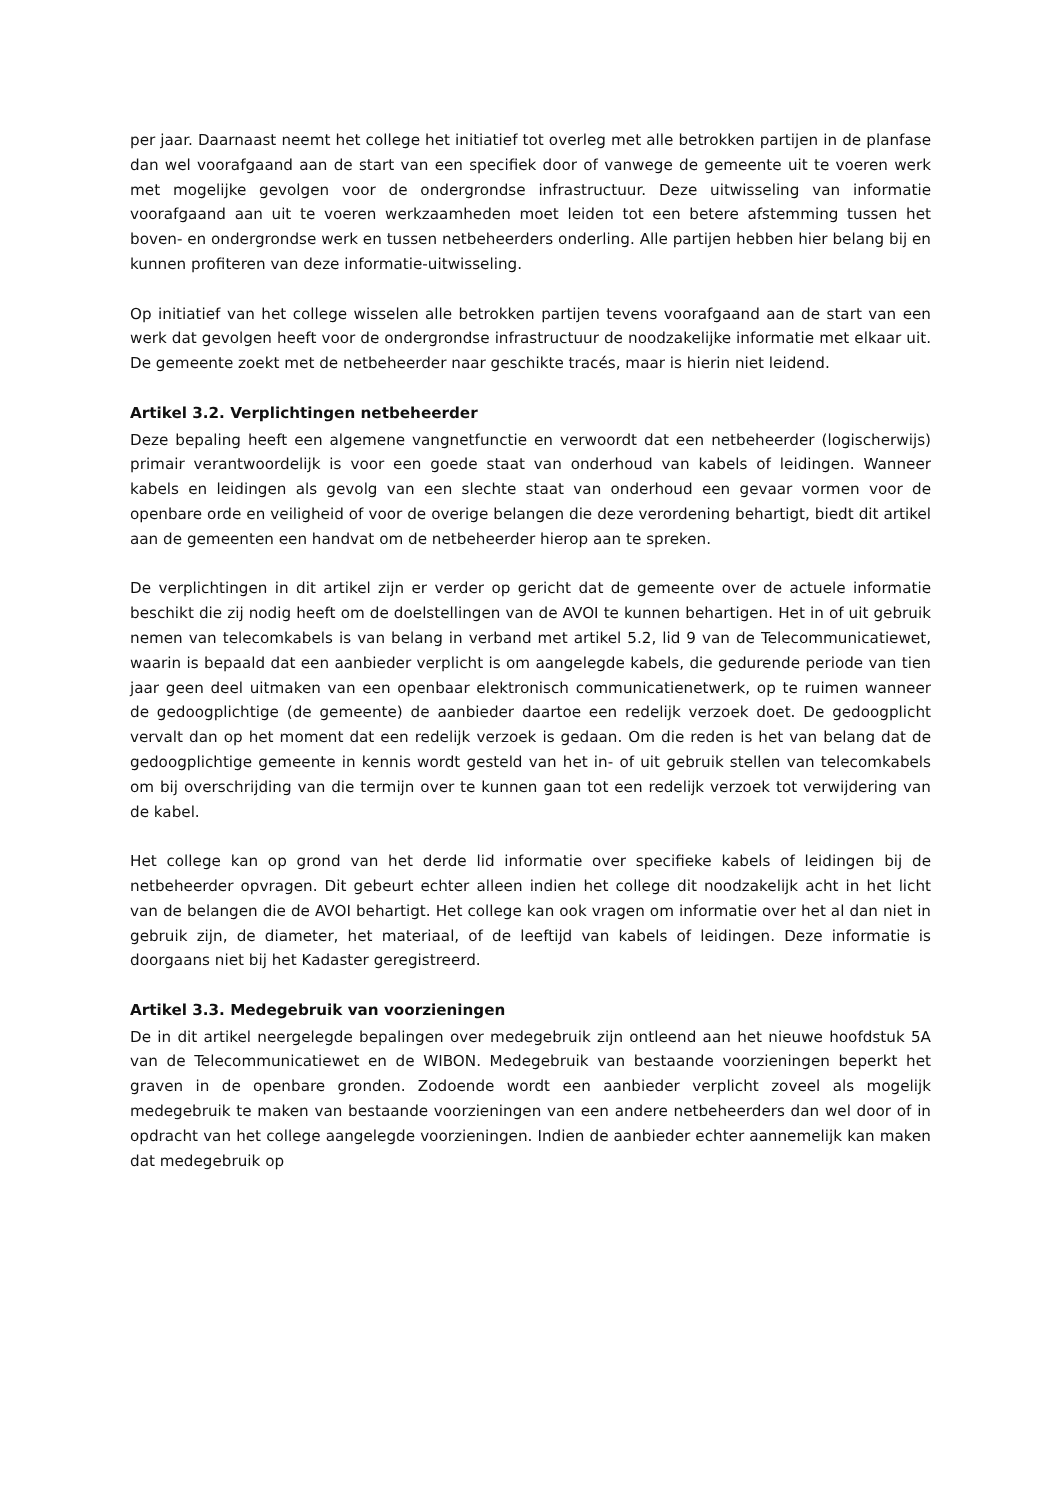per jaar. Daarnaast neemt het college het initiatief tot overleg met alle betrokken partijen in de planfase dan wel voorafgaand aan de start van een specifiek door of vanwege de gemeente uit te voeren werk met mogelijke gevolgen voor de ondergrondse infrastructuur. Deze uitwisseling van informatie voorafgaand aan uit te voeren werkzaamheden moet leiden tot een betere afstemming tussen het boven- en ondergrondse werk en tussen netbeheerders onderling. Alle partijen hebben hier belang bij en kunnen profiteren van deze informatie-uitwisseling.
Op initiatief van het college wisselen alle betrokken partijen tevens voorafgaand aan de start van een werk dat gevolgen heeft voor de ondergrondse infrastructuur de noodzakelijke informatie met elkaar uit. De gemeente zoekt met de netbeheerder naar geschikte tracés, maar is hierin niet leidend.
Artikel 3.2. Verplichtingen netbeheerder
Deze bepaling heeft een algemene vangnetfunctie en verwoordt dat een netbeheerder (logischerwijs) primair verantwoordelijk is voor een goede staat van onderhoud van kabels of leidingen. Wanneer kabels en leidingen als gevolg van een slechte staat van onderhoud een gevaar vormen voor de openbare orde en veiligheid of voor de overige belangen die deze verordening behartigt, biedt dit artikel aan de gemeenten een handvat om de netbeheerder hierop aan te spreken.
De verplichtingen in dit artikel zijn er verder op gericht dat de gemeente over de actuele informatie beschikt die zij nodig heeft om de doelstellingen van de AVOI te kunnen behartigen. Het in of uit gebruik nemen van telecomkabels is van belang in verband met artikel 5.2, lid 9 van de Telecommunicatiewet, waarin is bepaald dat een aanbieder verplicht is om aangelegde kabels, die gedurende periode van tien jaar geen deel uitmaken van een openbaar elektronisch communicatienetwerk, op te ruimen wanneer de gedoogplichtige (de gemeente) de aanbieder daartoe een redelijk verzoek doet. De gedoogplicht vervalt dan op het moment dat een redelijk verzoek is gedaan. Om die reden is het van belang dat de gedoogplichtige gemeente in kennis wordt gesteld van het in- of uit gebruik stellen van telecomkabels om bij overschrijding van die termijn over te kunnen gaan tot een redelijk verzoek tot verwijdering van de kabel.
Het college kan op grond van het derde lid informatie over specifieke kabels of leidingen bij de netbeheerder opvragen. Dit gebeurt echter alleen indien het college dit noodzakelijk acht in het licht van de belangen die de AVOI behartigt. Het college kan ook vragen om informatie over het al dan niet in gebruik zijn, de diameter, het materiaal, of de leeftijd van kabels of leidingen. Deze informatie is doorgaans niet bij het Kadaster geregistreerd.
Artikel 3.3. Medegebruik van voorzieningen
De in dit artikel neergelegde bepalingen over medegebruik zijn ontleend aan het nieuwe hoofdstuk 5A van de Telecommunicatiewet en de WIBON. Medegebruik van bestaande voorzieningen beperkt het graven in de openbare gronden. Zodoende wordt een aanbieder verplicht zoveel als mogelijk medegebruik te maken van bestaande voorzieningen van een andere netbeheerders dan wel door of in opdracht van het college aangelegde voorzieningen. Indien de aanbieder echter aannemelijk kan maken dat medegebruik op